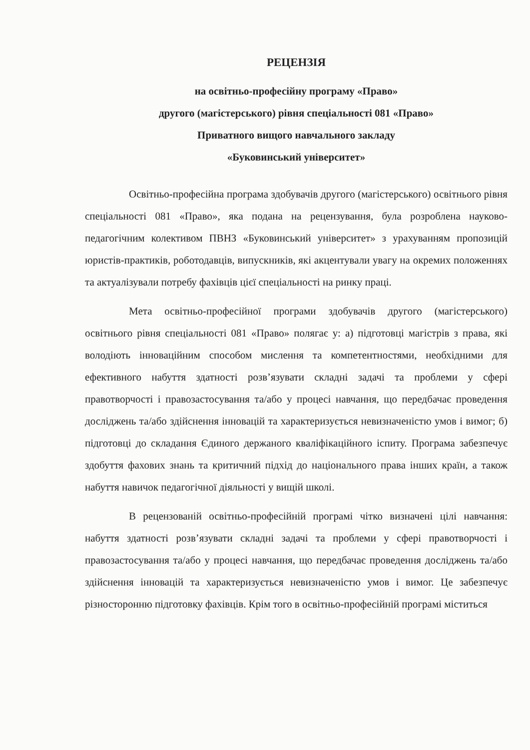РЕЦЕНЗІЯ
на освітньо-професійну програму «Право»
другого (магістерського) рівня спеціальності 081 «Право»
Приватного вищого навчального закладу
«Буковинський університет»
Освітньо-професійна програма здобувачів другого (магістерського) освітнього рівня спеціальності 081 «Право», яка подана на рецензування, була розроблена науково-педагогічним колективом ПВНЗ «Буковинський університет» з урахуванням пропозицій юристів-практиків, роботодавців, випускників, які акцентували увагу на окремих положеннях та актуалізували потребу фахівців цієї спеціальності на ринку праці.
Мета освітньо-професійної програми здобувачів другого (магістерського) освітнього рівня спеціальності 081 «Право» полягає у: а) підготовці магістрів з права, які володіють інноваційним способом мислення та компетентностями, необхідними для ефективного набуття здатності розв’язувати складні задачі та проблеми у сфері правотворчості і правозастосування та/або у процесі навчання, що передбачає проведення досліджень та/або здійснення інновацій та характеризується невизначеністю умов і вимог; б) підготовці до складання Єдиного держаного кваліфікаційного іспиту. Програма забезпечує здобуття фахових знань та критичний підхід до національного права інших країн, а також набуття навичок педагогічної діяльності у вищій школі.
В рецензованій освітньо-професійній програмі чітко визначені цілі навчання: набуття здатності розв’язувати складні задачі та проблеми у сфері правотворчості і правозастосування та/або у процесі навчання, що передбачає проведення досліджень та/або здійснення інновацій та характеризується невизначеністю умов і вимог. Це забезпечує різносторонню підготовку фахівців. Крім того в освітньо-професійній програмі міститься